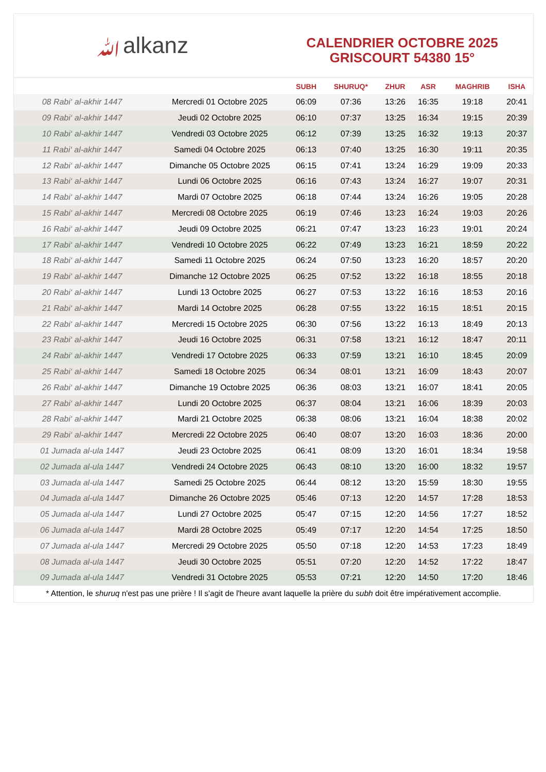ﷲalkanz
CALENDRIER OCTOBRE 2025
GRISCOURT 54380 15°
| | | SUBH | SHURUQ* | ZHUR | ASR | MAGHRIB | ISHA |
| --- | --- | --- | --- | --- | --- | --- | --- |
| 08 Rabi‘ al-akhir 1447 | Mercredi 01 Octobre 2025 | 06:09 | 07:36 | 13:26 | 16:35 | 19:18 | 20:41 |
| 09 Rabi‘ al-akhir 1447 | Jeudi 02 Octobre 2025 | 06:10 | 07:37 | 13:25 | 16:34 | 19:15 | 20:39 |
| 10 Rabi‘ al-akhir 1447 | Vendredi 03 Octobre 2025 | 06:12 | 07:39 | 13:25 | 16:32 | 19:13 | 20:37 |
| 11 Rabi‘ al-akhir 1447 | Samedi 04 Octobre 2025 | 06:13 | 07:40 | 13:25 | 16:30 | 19:11 | 20:35 |
| 12 Rabi‘ al-akhir 1447 | Dimanche 05 Octobre 2025 | 06:15 | 07:41 | 13:24 | 16:29 | 19:09 | 20:33 |
| 13 Rabi‘ al-akhir 1447 | Lundi 06 Octobre 2025 | 06:16 | 07:43 | 13:24 | 16:27 | 19:07 | 20:31 |
| 14 Rabi‘ al-akhir 1447 | Mardi 07 Octobre 2025 | 06:18 | 07:44 | 13:24 | 16:26 | 19:05 | 20:28 |
| 15 Rabi‘ al-akhir 1447 | Mercredi 08 Octobre 2025 | 06:19 | 07:46 | 13:23 | 16:24 | 19:03 | 20:26 |
| 16 Rabi‘ al-akhir 1447 | Jeudi 09 Octobre 2025 | 06:21 | 07:47 | 13:23 | 16:23 | 19:01 | 20:24 |
| 17 Rabi‘ al-akhir 1447 | Vendredi 10 Octobre 2025 | 06:22 | 07:49 | 13:23 | 16:21 | 18:59 | 20:22 |
| 18 Rabi‘ al-akhir 1447 | Samedi 11 Octobre 2025 | 06:24 | 07:50 | 13:23 | 16:20 | 18:57 | 20:20 |
| 19 Rabi‘ al-akhir 1447 | Dimanche 12 Octobre 2025 | 06:25 | 07:52 | 13:22 | 16:18 | 18:55 | 20:18 |
| 20 Rabi‘ al-akhir 1447 | Lundi 13 Octobre 2025 | 06:27 | 07:53 | 13:22 | 16:16 | 18:53 | 20:16 |
| 21 Rabi‘ al-akhir 1447 | Mardi 14 Octobre 2025 | 06:28 | 07:55 | 13:22 | 16:15 | 18:51 | 20:15 |
| 22 Rabi‘ al-akhir 1447 | Mercredi 15 Octobre 2025 | 06:30 | 07:56 | 13:22 | 16:13 | 18:49 | 20:13 |
| 23 Rabi‘ al-akhir 1447 | Jeudi 16 Octobre 2025 | 06:31 | 07:58 | 13:21 | 16:12 | 18:47 | 20:11 |
| 24 Rabi‘ al-akhir 1447 | Vendredi 17 Octobre 2025 | 06:33 | 07:59 | 13:21 | 16:10 | 18:45 | 20:09 |
| 25 Rabi‘ al-akhir 1447 | Samedi 18 Octobre 2025 | 06:34 | 08:01 | 13:21 | 16:09 | 18:43 | 20:07 |
| 26 Rabi‘ al-akhir 1447 | Dimanche 19 Octobre 2025 | 06:36 | 08:03 | 13:21 | 16:07 | 18:41 | 20:05 |
| 27 Rabi‘ al-akhir 1447 | Lundi 20 Octobre 2025 | 06:37 | 08:04 | 13:21 | 16:06 | 18:39 | 20:03 |
| 28 Rabi‘ al-akhir 1447 | Mardi 21 Octobre 2025 | 06:38 | 08:06 | 13:21 | 16:04 | 18:38 | 20:02 |
| 29 Rabi‘ al-akhir 1447 | Mercredi 22 Octobre 2025 | 06:40 | 08:07 | 13:20 | 16:03 | 18:36 | 20:00 |
| 01 Jumada al-ula 1447 | Jeudi 23 Octobre 2025 | 06:41 | 08:09 | 13:20 | 16:01 | 18:34 | 19:58 |
| 02 Jumada al-ula 1447 | Vendredi 24 Octobre 2025 | 06:43 | 08:10 | 13:20 | 16:00 | 18:32 | 19:57 |
| 03 Jumada al-ula 1447 | Samedi 25 Octobre 2025 | 06:44 | 08:12 | 13:20 | 15:59 | 18:30 | 19:55 |
| 04 Jumada al-ula 1447 | Dimanche 26 Octobre 2025 | 05:46 | 07:13 | 12:20 | 14:57 | 17:28 | 18:53 |
| 05 Jumada al-ula 1447 | Lundi 27 Octobre 2025 | 05:47 | 07:15 | 12:20 | 14:56 | 17:27 | 18:52 |
| 06 Jumada al-ula 1447 | Mardi 28 Octobre 2025 | 05:49 | 07:17 | 12:20 | 14:54 | 17:25 | 18:50 |
| 07 Jumada al-ula 1447 | Mercredi 29 Octobre 2025 | 05:50 | 07:18 | 12:20 | 14:53 | 17:23 | 18:49 |
| 08 Jumada al-ula 1447 | Jeudi 30 Octobre 2025 | 05:51 | 07:20 | 12:20 | 14:52 | 17:22 | 18:47 |
| 09 Jumada al-ula 1447 | Vendredi 31 Octobre 2025 | 05:53 | 07:21 | 12:20 | 14:50 | 17:20 | 18:46 |
* Attention, le shuruq n'est pas une prière ! Il s'agit de l'heure avant laquelle la prière du subh doit être impérativement accomplie.